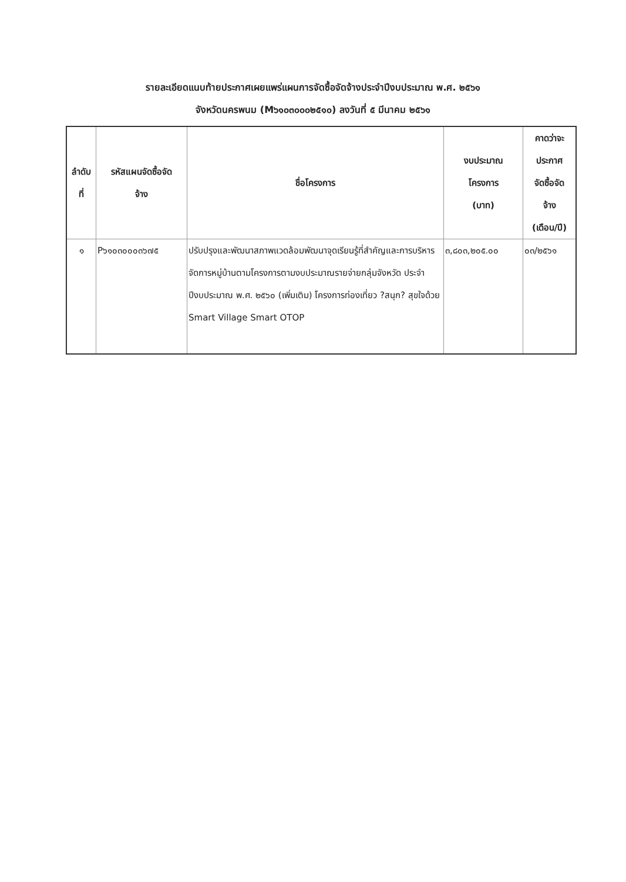รายละเอียดแนบท้ายประกาศเผยแพร่แผนการจัดซื้อจัดจ้างประจำปีงบประมาณ พ.ศ. ๒๕๖๑
จังหวัดนครพนม (M๖๑๐๓๐๐๐๒๕๑๐) ลงวันที่ ๕ มีนาคม ๒๕๖๑
| ลำดับ ที่ | รหัสแผนจัดซื้อจัด จ้าง | ชื่อโครงการ | งบประมาณ โครงการ (บาท) | คาดว่าจะ ประกาศ จัดซื้อจัด จ้าง (เดือน/ปี) |
| --- | --- | --- | --- | --- |
| ๑ | P๖๑๐๓๐๐๐๓๖๗๕ | ปรับปรุงและพัฒนาสภาพแวดล้อมพัฒนาจุดเรียนรู้ที่สำคัญและการบริหารจัดการหมู่บ้านตามโครงการตามงบประมาณรายจ่ายกลุ่มจังหวัด ประจำปีงบประมาณ พ.ศ. ๒๕๖๐ (เพิ่มเติม) โครงการท่องเที่ยว ?สนุก? สุขใจด้วย Smart Village Smart OTOP | ๓,๘๐๓,๒๐๕.๐๐ | ๐๓/๒๕๖๑ |